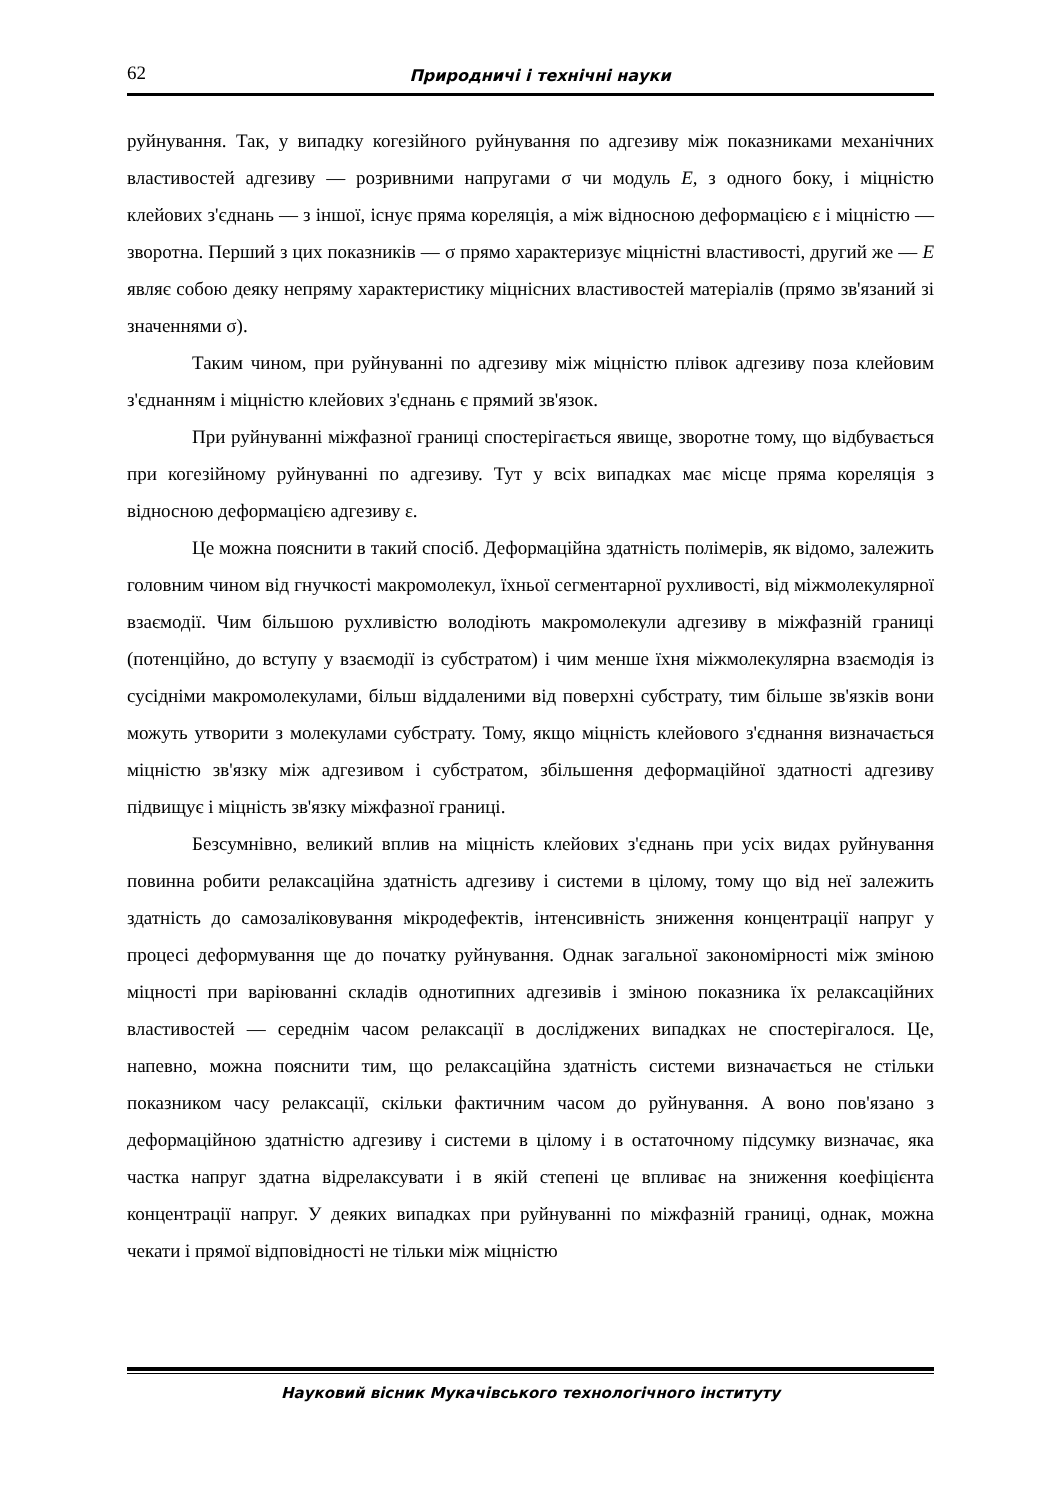62 Природничі і технічні науки
руйнування. Так, у випадку когезійного руйнування по адгезиву між показниками механічних властивостей адгезиву — розривними напругами σ чи модуль E, з одного боку, і міцністю клейових з'єднань — з іншої, існує пряма кореляція, а між відносною деформацією ε і міцністю — зворотна. Перший з цих показників — σ прямо характеризує міцністні властивості, другий же — E являє собою деяку непряму характеристику міцнісних властивостей матеріалів (прямо зв'язаний зі значеннями σ).
Таким чином, при руйнуванні по адгезиву між міцністю плівок адгезиву поза клейовим з'єднанням і міцністю клейових з'єднань є прямий зв'язок.
При руйнуванні міжфазної границі спостерігається явище, зворотне тому, що відбувається при когезійному руйнуванні по адгезиву. Тут у всіх випадках має місце пряма кореляція з відносною деформацією адгезиву ε.
Це можна пояснити в такий спосіб. Деформаційна здатність полімерів, як відомо, залежить головним чином від гнучкості макромолекул, їхньої сегментарної рухливості, від міжмолекулярної взаємодії. Чим більшою рухливістю володіють макромолекули адгезиву в міжфазній границі (потенційно, до вступу у взаємодії із субстратом) і чим менше їхня міжмолекулярна взаємодія із сусідніми макромолекулами, більш віддаленими від поверхні субстрату, тим більше зв'язків вони можуть утворити з молекулами субстрату. Тому, якщо міцність клейового з'єднання визначається міцністю зв'язку між адгезивом і субстратом, збільшення деформаційної здатності адгезиву підвищує і міцність зв'язку міжфазної границі.
Безсумнівно, великий вплив на міцність клейових з'єднань при усіх видах руйнування повинна робити релаксаційна здатність адгезиву і системи в цілому, тому що від неї залежить здатність до самозаліковування мікродефектів, інтенсивність зниження концентрації напруг у процесі деформування ще до початку руйнування. Однак загальної закономірності між зміною міцності при варіюванні складів однотипних адгезивів і зміною показника їх релаксаційних властивостей — середнім часом релаксації в досліджених випадках не спостерігалося. Це, напевно, можна пояснити тим, що релаксаційна здатність системи визначається не стільки показником часу релаксації, скільки фактичним часом до руйнування. А воно пов'язано з деформаційною здатністю адгезиву і системи в цілому і в остаточному підсумку визначає, яка частка напруг здатна відрелаксувати і в якій степені це впливає на зниження коефіцієнта концентрації напруг. У деяких випадках при руйнуванні по міжфазній границі, однак, можна чекати і прямої відповідності не тільки між міцністю
Науковий вісник Мукачівського технологічного інституту